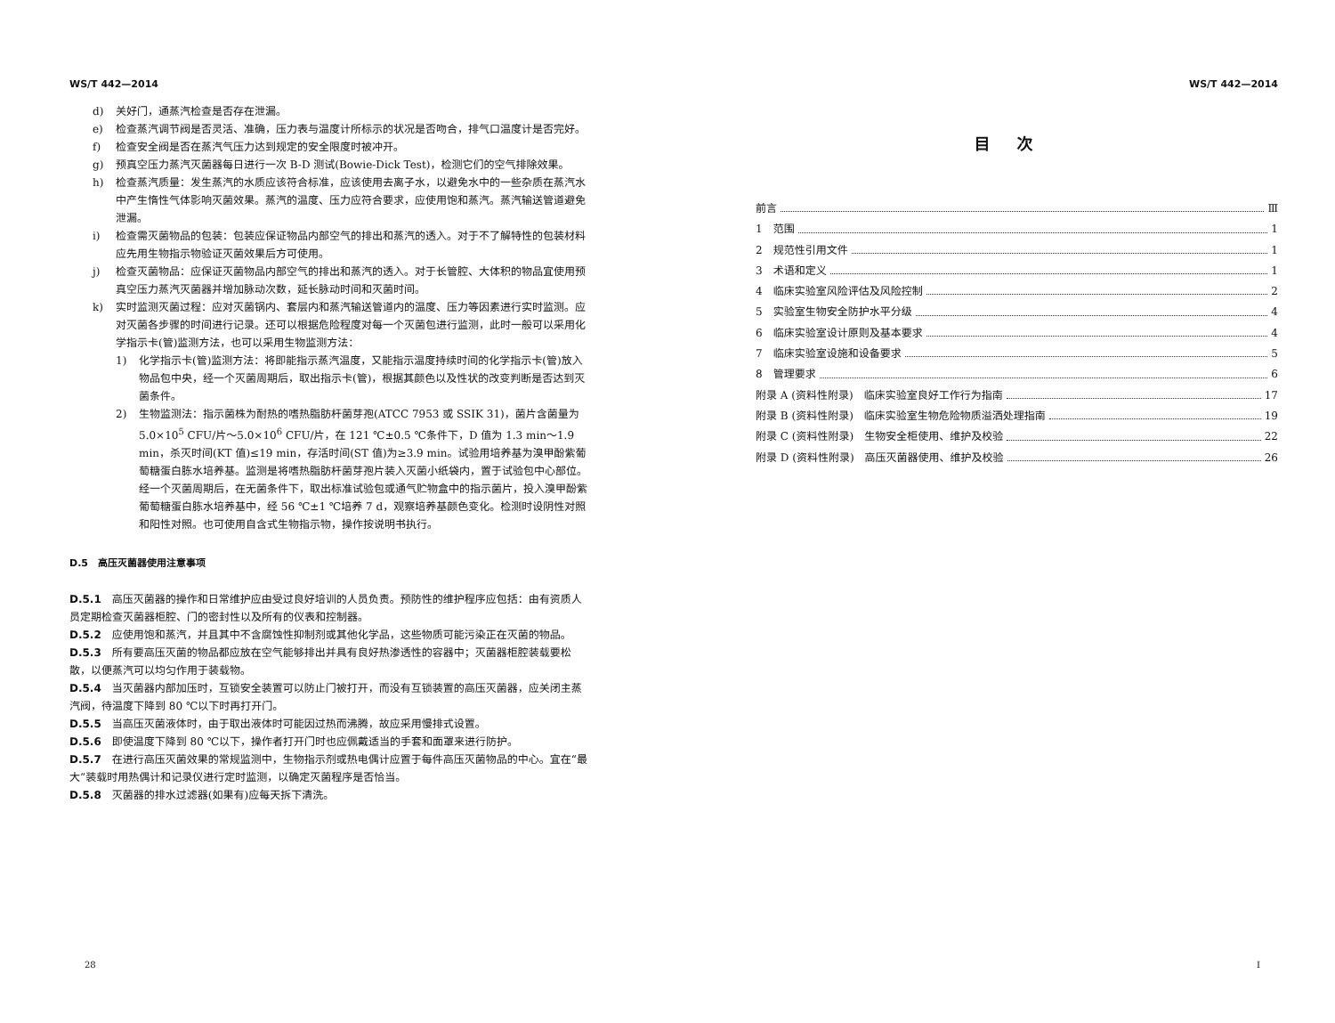WS/T 442—2014
d) 关好门，通蒸汽检查是否存在泄漏。
e) 检查蒸汽调节阀是否灵活、准确，压力表与温度计所标示的状况是否吻合，排气口温度计是否完好。
f) 检查安全阀是否在蒸汽气压力达到规定的安全限度时被冲开。
g) 预真空压力蒸汽灭菌器每日进行一次 B-D 测试(Bowie-Dick Test)，检测它们的空气排除效果。
h) 检查蒸汽质量：发生蒸汽的水质应该符合标准，应该使用去离子水，以避免水中的一些杂质在蒸汽水中产生惰性气体影响灭菌效果。蒸汽的温度、压力应符合要求，应使用饱和蒸汽。蒸汽输送管道避免泄漏。
i) 检查需灭菌物品的包装：包装应保证物品内部空气的排出和蒸汽的透入。对于不了解特性的包装材料应先用生物指示物验证灭菌效果后方可使用。
j) 检查灭菌物品：应保证灭菌物品内部空气的排出和蒸汽的透入。对于长管腔、大体积的物品宜使用预真空压力蒸汽灭菌器并增加脉动次数，延长脉动时间和灭菌时间。
k) 实时监测灭菌过程：应对灭菌锅内、套层内和蒸汽输送管道内的温度、压力等因素进行实时监测。应对灭菌各步骤的时间进行记录。还可以根据危险程度对每一个灭菌包进行监测，此时一般可以采用化学指示卡(管)监测方法，也可以采用生物监测方法：
1) 化学指示卡(管)监测方法：将即能指示蒸汽温度，又能指示温度持续时间的化学指示卡(管)放入物品包中央，经一个灭菌周期后，取出指示卡(管)，根据其颜色以及性状的改变判断是否达到灭菌条件。
2) 生物监测法：指示菌株为耐热的嗜热脂肪杆菌芽孢(ATCC 7953 或 SSIK 31)，菌片含菌量为 5.0×10<sup>5</sup> CFU/片～5.0×10<sup>6</sup> CFU/片，在 121 ℃±0.5 ℃条件下，D 值为 1.3 min～1.9 min，杀灭时间(KT 值)≤19 min，存活时间(ST 值)为≥3.9 min。试验用培养基为溴甲酚紫葡萄糖蛋白胨水培养基。监测是将嗜热脂肪杆菌芽孢片装入灭菌小纸袋内，置于试验包中心部位。经一个灭菌周期后，在无菌条件下，取出标准试验包或通气贮物盒中的指示菌片，投入溴甲酚紫葡萄糖蛋白胨水培养基中，经 56 ℃±1 ℃培养 7 d，观察培养基颜色变化。检测时设阴性对照和阳性对照。也可使用自含式生物指示物，操作按说明书执行。
D.5　高压灭菌器使用注意事项
D.5.1　高压灭菌器的操作和日常维护应由受过良好培训的人员负责。预防性的维护程序应包括：由有资质人员定期检查灭菌器柜腔、门的密封性以及所有的仪表和控制器。
D.5.2　应使用饱和蒸汽，并且其中不含腐蚀性抑制剂或其他化学品，这些物质可能污染正在灭菌的物品。
D.5.3　所有要高压灭菌的物品都应放在空气能够排出并具有良好热渗透性的容器中；灭菌器柜腔装载要松散，以便蒸汽可以均匀作用于装载物。
D.5.4　当灭菌器内部加压时，互锁安全装置可以防止门被打开，而没有互锁装置的高压灭菌器，应关闭主蒸汽阀，待温度下降到 80 ℃以下时再打开门。
D.5.5　当高压灭菌液体时，由于取出液体时可能因过热而沸腾，故应采用慢排式设置。
D.5.6　即使温度下降到 80 ℃以下，操作者打开门时也应佩戴适当的手套和面罩来进行防护。
D.5.7　在进行高压灭菌效果的常规监测中，生物指示剂或热电偶计应置于每件高压灭菌物品的中心。宜在“最大”装载时用热偶计和记录仪进行定时监测，以确定灭菌程序是否恰当。
D.5.8　灭菌器的排水过滤器(如果有)应每天拆下清洗。
28
WS/T 442—2014
目次
前言 Ⅲ
1　范围 1
2　规范性引用文件 1
3　术语和定义 1
4　临床实验室风险评估及风险控制 2
5　实验室生物安全防护水平分级 4
6　临床实验室设计原则及基本要求 4
7　临床实验室设施和设备要求 5
8　管理要求 6
附录 A (资料性附录)　临床实验室良好工作行为指南 17
附录 B (资料性附录)　临床实验室生物危险物质溢洒处理指南 19
附录 C (资料性附录)　生物安全柜使用、维护及校验 22
附录 D (资料性附录)　高压灭菌器使用、维护及校验 26
I